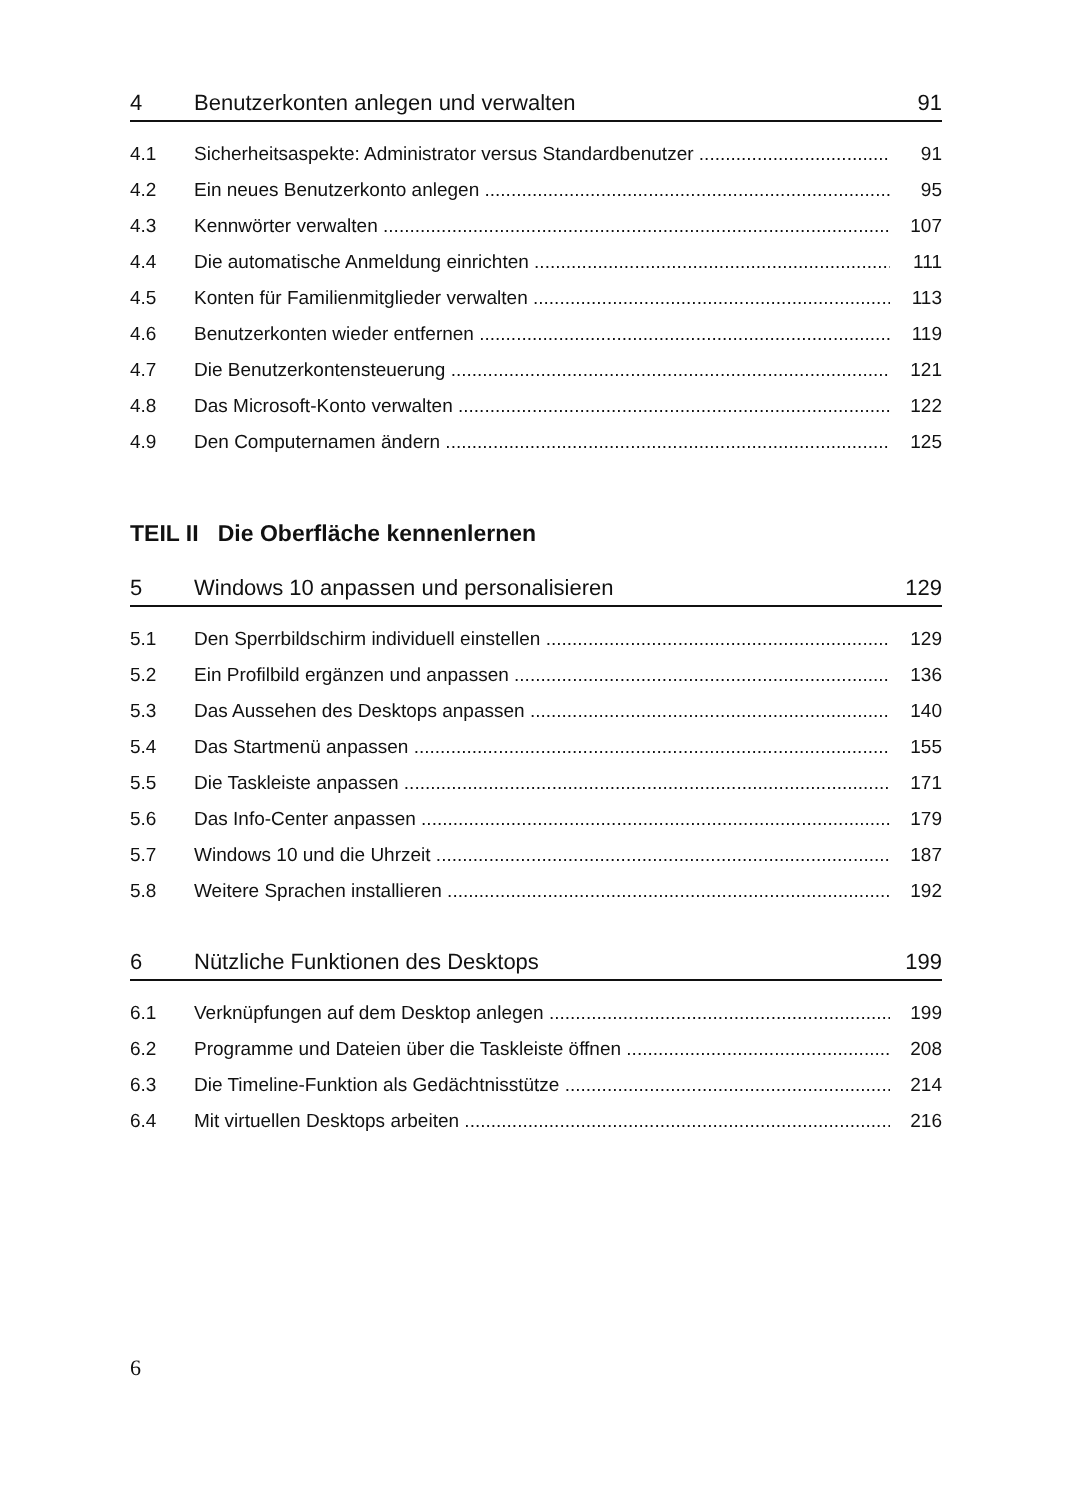4 Benutzerkonten anlegen und verwalten 91
4.1 Sicherheitsaspekte: Administrator versus Standardbenutzer 91
4.2 Ein neues Benutzerkonto anlegen 95
4.3 Kennwörter verwalten 107
4.4 Die automatische Anmeldung einrichten 111
4.5 Konten für Familienmitglieder verwalten 113
4.6 Benutzerkonten wieder entfernen 119
4.7 Die Benutzerkontensteuerung 121
4.8 Das Microsoft-Konto verwalten 122
4.9 Den Computernamen ändern 125
TEIL II Die Oberfläche kennenlernen
5 Windows 10 anpassen und personalisieren 129
5.1 Den Sperrbildschirm individuell einstellen 129
5.2 Ein Profilbild ergänzen und anpassen 136
5.3 Das Aussehen des Desktops anpassen 140
5.4 Das Startmenü anpassen 155
5.5 Die Taskleiste anpassen 171
5.6 Das Info-Center anpassen 179
5.7 Windows 10 und die Uhrzeit 187
5.8 Weitere Sprachen installieren 192
6 Nützliche Funktionen des Desktops 199
6.1 Verknüpfungen auf dem Desktop anlegen 199
6.2 Programme und Dateien über die Taskleiste öffnen 208
6.3 Die Timeline-Funktion als Gedächtnisstütze 214
6.4 Mit virtuellen Desktops arbeiten 216
6